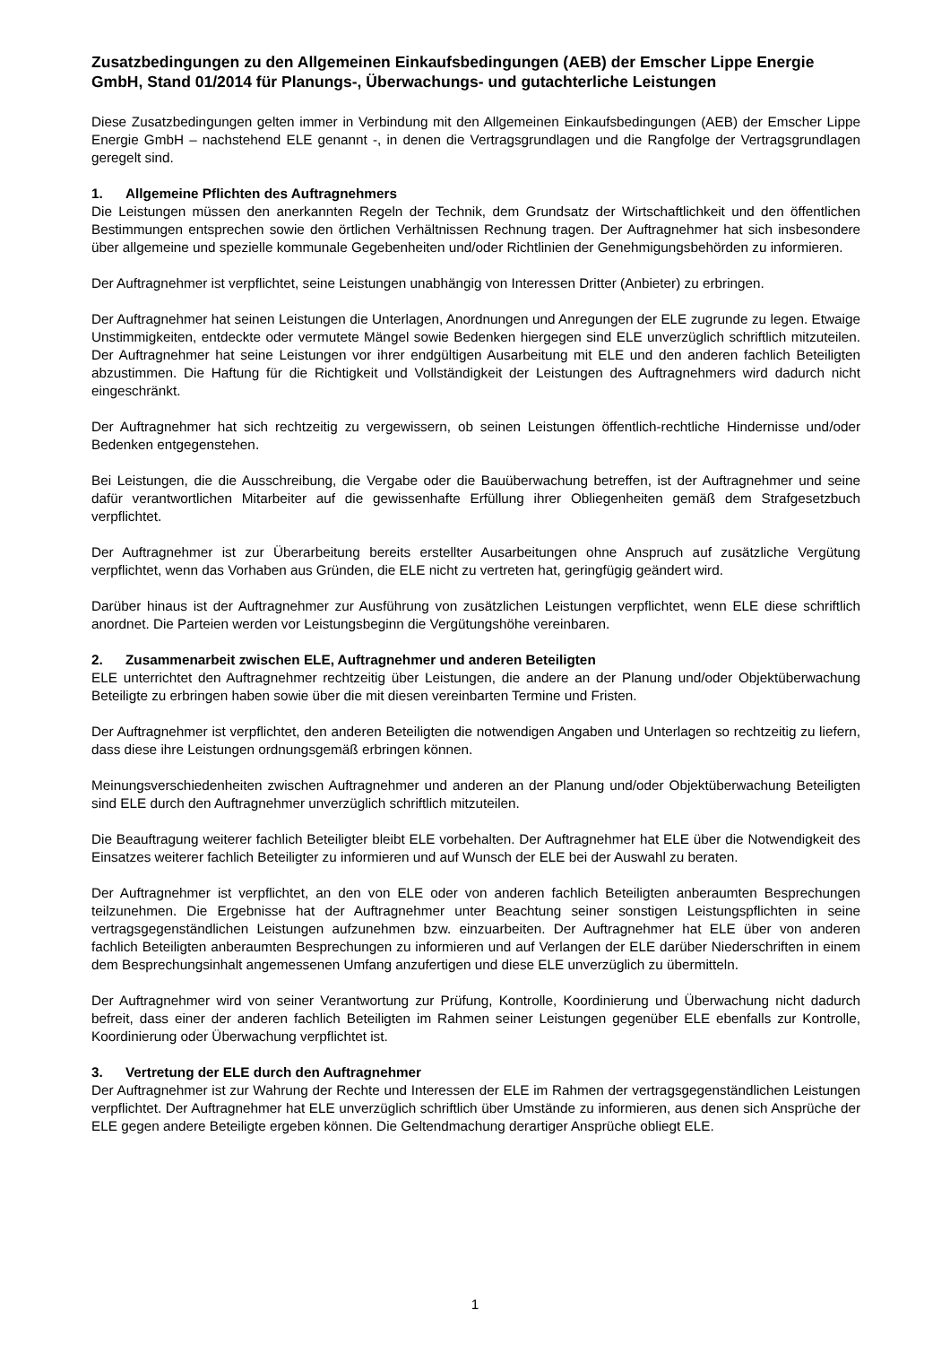Zusatzbedingungen zu den Allgemeinen Einkaufsbedingungen (AEB) der Emscher Lippe Energie GmbH, Stand 01/2014 für Planungs-, Überwachungs- und gutachterliche Leistungen
Diese Zusatzbedingungen gelten immer in Verbindung mit den Allgemeinen Einkaufsbedingungen (AEB) der Emscher Lippe Energie GmbH – nachstehend ELE genannt -, in denen die Vertragsgrundlagen und die Rangfolge der Vertragsgrundlagen geregelt sind.
1. Allgemeine Pflichten des Auftragnehmers
Die Leistungen müssen den anerkannten Regeln der Technik, dem Grundsatz der Wirtschaftlichkeit und den öffentlichen Bestimmungen entsprechen sowie den örtlichen Verhältnissen Rechnung tragen. Der Auftragnehmer hat sich insbesondere über allgemeine und spezielle kommunale Gegebenheiten und/oder Richtlinien der Genehmigungsbehörden zu informieren.
Der Auftragnehmer ist verpflichtet, seine Leistungen unabhängig von Interessen Dritter (Anbieter) zu erbringen.
Der Auftragnehmer hat seinen Leistungen die Unterlagen, Anordnungen und Anregungen der ELE zugrunde zu legen. Etwaige Unstimmigkeiten, entdeckte oder vermutete Mängel sowie Bedenken hiergegen sind ELE unverzüglich schriftlich mitzuteilen. Der Auftragnehmer hat seine Leistungen vor ihrer endgültigen Ausarbeitung mit ELE und den anderen fachlich Beteiligten abzustimmen. Die Haftung für die Richtigkeit und Vollständigkeit der Leistungen des Auftragnehmers wird dadurch nicht eingeschränkt.
Der Auftragnehmer hat sich rechtzeitig zu vergewissern, ob seinen Leistungen öffentlich-rechtliche Hindernisse und/oder Bedenken entgegenstehen.
Bei Leistungen, die die Ausschreibung, die Vergabe oder die Bauüberwachung betreffen, ist der Auftragnehmer und seine dafür verantwortlichen Mitarbeiter auf die gewissenhafte Erfüllung ihrer Obliegenheiten gemäß dem Strafgesetzbuch verpflichtet.
Der Auftragnehmer ist zur Überarbeitung bereits erstellter Ausarbeitungen ohne Anspruch auf zusätzliche Vergütung verpflichtet, wenn das Vorhaben aus Gründen, die ELE nicht zu vertreten hat, geringfügig geändert wird.
Darüber hinaus ist der Auftragnehmer zur Ausführung von zusätzlichen Leistungen verpflichtet, wenn ELE diese schriftlich anordnet. Die Parteien werden vor Leistungsbeginn die Vergütungshöhe vereinbaren.
2. Zusammenarbeit zwischen ELE, Auftragnehmer und anderen Beteiligten
ELE unterrichtet den Auftragnehmer rechtzeitig über Leistungen, die andere an der Planung und/oder Objektüberwachung Beteiligte zu erbringen haben sowie über die mit diesen vereinbarten Termine und Fristen.
Der Auftragnehmer ist verpflichtet, den anderen Beteiligten die notwendigen Angaben und Unterlagen so rechtzeitig zu liefern, dass diese ihre Leistungen ordnungsgemäß erbringen können.
Meinungsverschiedenheiten zwischen Auftragnehmer und anderen an der Planung und/oder Objektüberwachung Beteiligten sind ELE durch den Auftragnehmer unverzüglich schriftlich mitzuteilen.
Die Beauftragung weiterer fachlich Beteiligter bleibt ELE vorbehalten. Der Auftragnehmer hat ELE über die Notwendigkeit des Einsatzes weiterer fachlich Beteiligter zu informieren und auf Wunsch der ELE bei der Auswahl zu beraten.
Der Auftragnehmer ist verpflichtet, an den von ELE oder von anderen fachlich Beteiligten anberaumten Besprechungen teilzunehmen. Die Ergebnisse hat der Auftragnehmer unter Beachtung seiner sonstigen Leistungspflichten in seine vertragsgegenständlichen Leistungen aufzunehmen bzw. einzuarbeiten. Der Auftragnehmer hat ELE über von anderen fachlich Beteiligten anberaumten Besprechungen zu informieren und auf Verlangen der ELE darüber Niederschriften in einem dem Besprechungsinhalt angemessenen Umfang anzufertigen und diese ELE unverzüglich zu übermitteln.
Der Auftragnehmer wird von seiner Verantwortung zur Prüfung, Kontrolle, Koordinierung und Überwachung nicht dadurch befreit, dass einer der anderen fachlich Beteiligten im Rahmen seiner Leistungen gegenüber ELE ebenfalls zur Kontrolle, Koordinierung oder Überwachung verpflichtet ist.
3. Vertretung der ELE durch den Auftragnehmer
Der Auftragnehmer ist zur Wahrung der Rechte und Interessen der ELE im Rahmen der vertragsgegenständlichen Leistungen verpflichtet. Der Auftragnehmer hat ELE unverzüglich schriftlich über Umstände zu informieren, aus denen sich Ansprüche der ELE gegen andere Beteiligte ergeben können. Die Geltendmachung derartiger Ansprüche obliegt ELE.
1